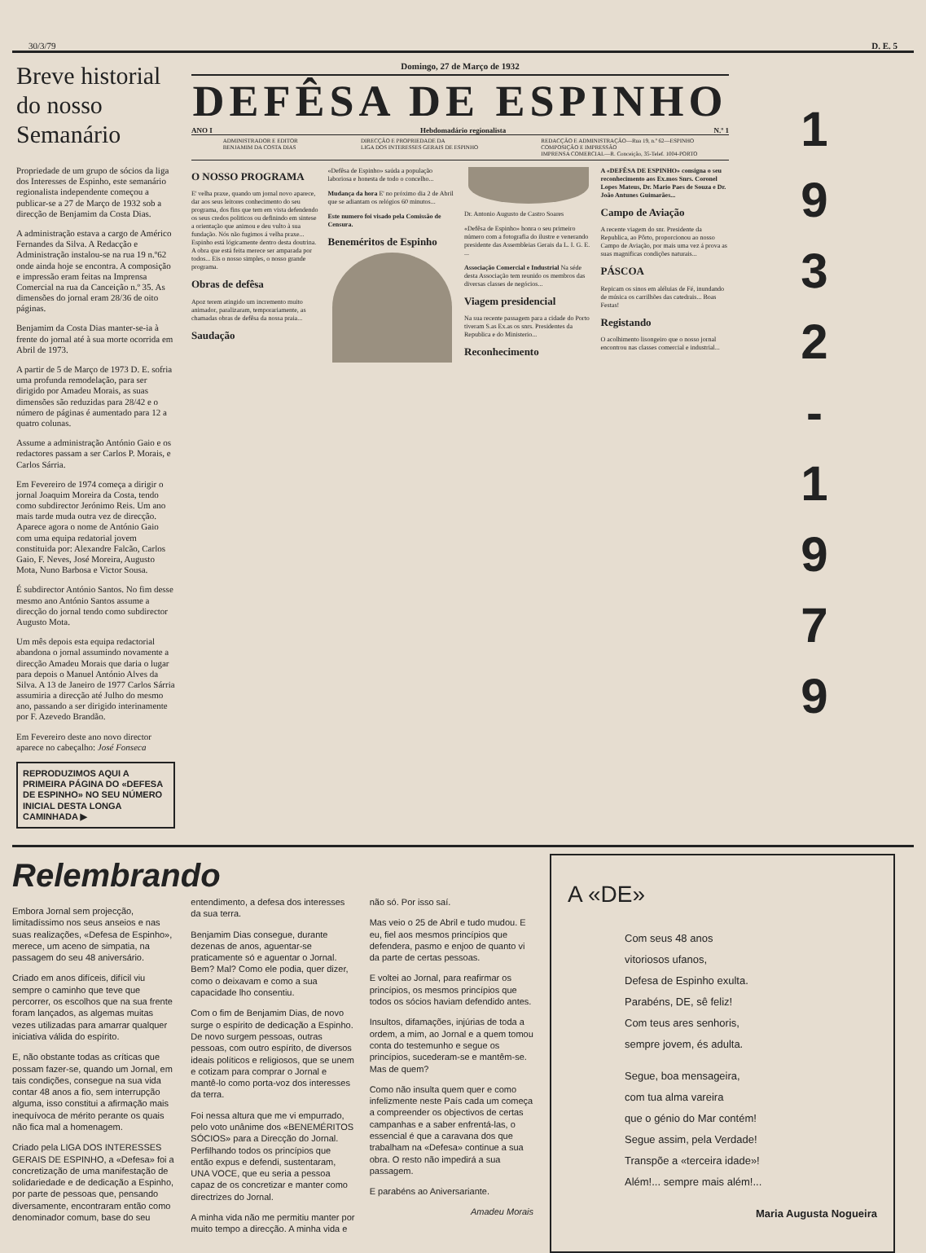30/3/79 D. E. 5
Breve historial do nosso Semanário
Propriedade de um grupo de sócios da liga dos Interesses de Espinho, este semanário regionalista independente começou a publicar-se a 27 de Março de 1932 sob a direcção de Benjamim da Costa Dias.
A administração estava a cargo de Américo Fernandes da Silva. A Redacção e Administração instalou-se na rua 19 n.º62 onde ainda hoje se encontra. A composição e impressão eram feitas na Imprensa Comercial na rua da Canceição n.º 35. As dimensões do jornal eram 28/36 de oito páginas.
Benjamim da Costa Dias manter-se-ia à frente do jornal até à sua morte ocorrida em Abril de 1973.
A partir de 5 de Março de 1973 D. E. sofria uma profunda remodelação, para ser dirigido por Amadeu Morais, as suas dimensões são reduzidas para 28/42 e o número de páginas é aumentado para 12 a quatro colunas.
Assume a administração António Gaio e os redactores passam a ser Carlos P. Morais, e Carlos Sárria.
Em Fevereiro de 1974 começa a dirigir o jornal Joaquim Moreira da Costa, tendo como subdirector Jerónimo Reis. Um ano mais tarde muda outra vez de direcção. Aparece agora o nome de António Gaio com uma equipa redatorial jovem constituida por: Alexandre Falcão, Carlos Gaio, F. Neves, José Moreira, Augusto Mota, Nuno Barbosa e Victor Sousa.
É subdirector António Santos. No fim desse mesmo ano António Santos assume a direcção do jornal tendo como subdirector Augusto Mota.
Um mês depois esta equipa redactorial abandona o jornal assumindo novamente a direcção Amadeu Morais que daria o lugar para depois o Manuel António Alves da Silva. A 13 de Janeiro de 1977 Carlos Sárria assumiria a direcção até Julho do mesmo ano, passando a ser dirigido interinamente por F. Azevedo Brandão.
Em Fevereiro deste ano novo director aparece no cabeçalho: José Fonseca
REPRODUZIMOS AQUI A PRIMEIRA PÁGINA DO «DEFESA DE ESPINHO» NO SEU NÚMERO INICIAL DESTA LONGA CAMINHADA ▶
Domingo, 27 de Março de 1932
DEFÊSA DE ESPINHO
ANO I Hebdomadário regionalista N.º 1
ADMINISTRADOR E EDITOR
BENJAMIM DA COSTA DIAS DIRECÇÃO E PROPRIEDADE DA
LIGA DOS INTERESSES GERAIS DE ESPINHO REDACÇÃO E ADMINISTRAÇÃO—Rua 19, n.º 62—ESPINHO
COMPOSIÇÃO E IMPRESSÃO
IMPRENSA COMERCIAL—R. Conceição, 35-Telef. 1004-PORTO
O NOSSO PROGRAMA
E' velha praxe, quando um jornal novo aparece, dar aos seus leitores conhecimento do seu programa, dos fins que tem em vista defendendo os seus credos politicos ou definindo em sintese a orientação que animou e deu vulto à sua fundação. Nós não fugimos á velha praxe... Espinho está lógicamente dentro desta doutrina. A obra que está feita merece ser amparada por todos... Eis o nosso simples, o nosso grande programa.
Obras de defêsa
Apoz terem atingido um incremento muito animador, paralizaram, temporariamente, as chamadas obras de defêsa da nossa praia...
Saudação
«Defêsa de Espinho» saúda a população laboriosa e honesta de todo o concelho...
Mudança da hora E' no próximo dia 2 de Abril que se adiantam os relógios 60 minutos...
Este numero foi visado pela Comissão de Censura.
Beneméritos de Espinho
Dr. Antonio Augusto de Castro Soares
«Defêsa de Espinho» honra o seu primeiro número com a fotografia do ilustre e venerando presidente das Assembleias Gerais da L. I. G. E. ...
Associação Comercial e Industrial Na séde desta Associação tem reunido os membros das diversas classes de negócios...
Viagem presidencial
Na sua recente passagem para a cidade do Porto tiveram S.as Ex.as os snrs. Presidentes da Republica e do Ministerio...
Reconhecimento
A «DEFÊSA DE ESPINHO» consigna o seu reconhecimento aos Ex.mos Snrs. Coronel Lopes Mateus, Dr. Mario Paes de Souza e Dr. João Antunes Guimarães...
Campo de Aviação
A recente viagem do snr. Presidente da Republica, ao Pôrto, proporcionou ao nosso Campo de Aviação, por mais uma vez á prova as suas magnificas condições naturais...
PÁSCOA
Repicam os sinos em aléluias de Fé, inundando de música os carrilhões das catedrais... Boas Festas!
Registando
O acolhimento lisongeiro que o nosso jornal encontrou nas classes comercial e industrial...
1
9
3
2
-
1
9
7
9
Relembrando
Embora Jornal sem projecção, limitadíssimo nos seus anseios e nas suas realizações, «Defesa de Espinho», merece, um aceno de simpatia, na passagem do seu 48 aniversário.
Criado em anos difíceis, difícil viu sempre o caminho que teve que percorrer, os escolhos que na sua frente foram lançados, as algemas muitas vezes utilizadas para amarrar qualquer iniciativa válida do espírito.
E, não obstante todas as críticas que possam fazer-se, quando um Jornal, em tais condições, consegue na sua vida contar 48 anos a fio, sem interrupção alguma, isso constitui a afirmação mais inequívoca de mérito perante os quais não fica mal a homenagem.
Criado pela LIGA DOS INTERESSES GERAIS DE ESPINHO, a «Defesa» foi a concretização de uma manifestação de solidariedade e de dedicação a Espinho, por parte de pessoas que, pensando diversamente, encontraram então como denominador comum, base do seu entendimento, a defesa dos interesses da sua terra.
Benjamim Dias consegue, durante dezenas de anos, aguentar-se praticamente só e aguentar o Jornal. Bem? Mal? Como ele podia, quer dizer, como o deixavam e como a sua capacidade lho consentiu.
Com o fim de Benjamim Dias, de novo surge o espírito de dedicação a Espinho. De novo surgem pessoas, outras pessoas, com outro espírito, de diversos ideais políticos e religiosos, que se unem e cotizam para comprar o Jornal e mantê-lo como porta-voz dos interesses da terra.
Foi nessa altura que me vi empurrado, pelo voto unânime dos «BENEMÉRITOS SÓCIOS» para a Direcção do Jornal. Perfilhando todos os princípios que então expus e defendi, sustentaram, UNA VOCE, que eu seria a pessoa capaz de os concretizar e manter como directrizes do Jornal.
A minha vida não me permitiu manter por muito tempo a direcção. A minha vida e não só. Por isso saí.
Mas veio o 25 de Abril e tudo mudou. E eu, fiel aos mesmos princípios que defendera, pasmo e enjoo de quanto vi da parte de certas pessoas.
E voltei ao Jornal, para reafirmar os princípios, os mesmos princípios que todos os sócios haviam defendido antes.
Insultos, difamações, injúrias de toda a ordem, a mim, ao Jornal e a quem tomou conta do testemunho e segue os princípios, sucederam-se e mantêm-se. Mas de quem?
Como não insulta quem quer e como infelizmente neste País cada um começa a compreender os objectivos de certas campanhas e a saber enfrentá-las, o essencial é que a caravana dos que trabalham na «Defesa» continue a sua obra. O resto não impedirá a sua passagem.
E parabéns ao Aniversariante.
Amadeu Morais
A «DE»
Com seus 48 anos
vitoriosos ufanos,
Defesa de Espinho exulta.
Parabéns, DE, sê feliz!
Com teus ares senhoris,
sempre jovem, és adulta.
Segue, boa mensageira,
com tua alma vareira
que o génio do Mar contém!
Segue assim, pela Verdade!
Transpõe a «terceira idade»!
Além!... sempre mais além!...
Maria Augusta Nogueira